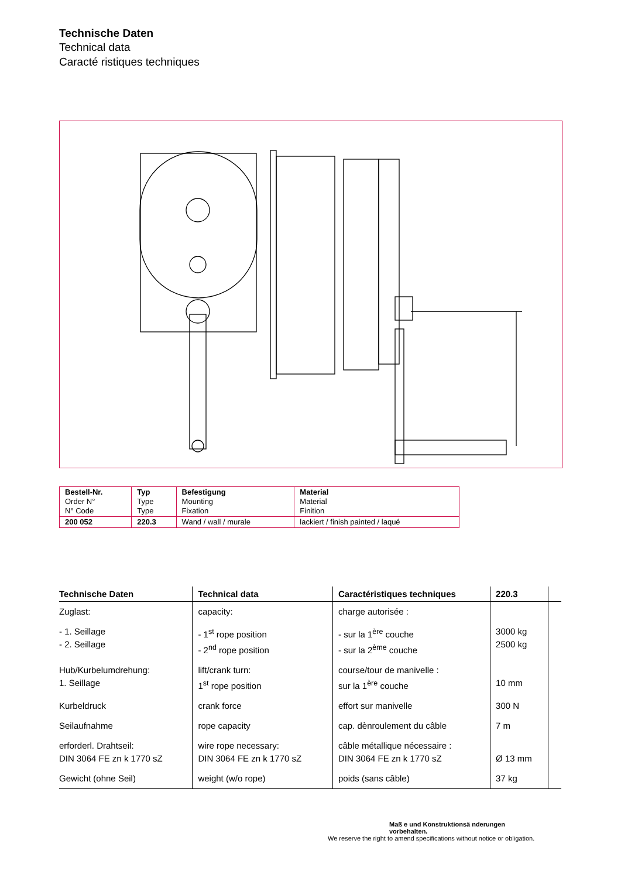Technische Daten
Technical data
Caracté ristiques techniques
| Bestell-Nr. Order N° N° Code | Typ Type Type | Befestigung Mounting Fixation | Material Material Finition |
| 200 052 | 220.3 | Wand / wall / murale | lackiert / finish painted / laqué |
| Technische Daten | Technical data | Caractéristiques techniques | 220.3 | |
| --- | --- | --- | --- | --- |
| Zuglast: | capacity: | charge autorisée : | | |
| - 1. Seillage - 2. Seillage | - 1<sup>st</sup> rope position - 2<sup>nd</sup> rope position | - sur la 1<sup>ère</sup> couche - sur la 2<sup>ème</sup> couche | 3000 kg 2500 kg | |
| Hub/Kurbelumdrehung: 1. Seillage | lift/crank turn: 1<sup>st</sup> rope position | course/tour de manivelle : sur la 1<sup>ère</sup> couche | 10 mm | |
| Kurbeldruck | crank force | effort sur manivelle | 300 N | |
| Seilaufnahme | rope capacity | cap. dènroulement du câble | 7 m | |
| erforderl. Drahtseil: DIN 3064 FE zn k 1770 sZ | wire rope necessary: DIN 3064 FE zn k 1770 sZ | câble métallique nécessaire : DIN 3064 FE zn k 1770 sZ | Ø 13 mm | |
| Gewicht (ohne Seil) | weight (w/o rope) | poids (sans câble) | 37 kg | |
Maß e und Konstruktionsä nderungen
vorbehalten.
We reserve the right to amend specifications without notice or obligation.